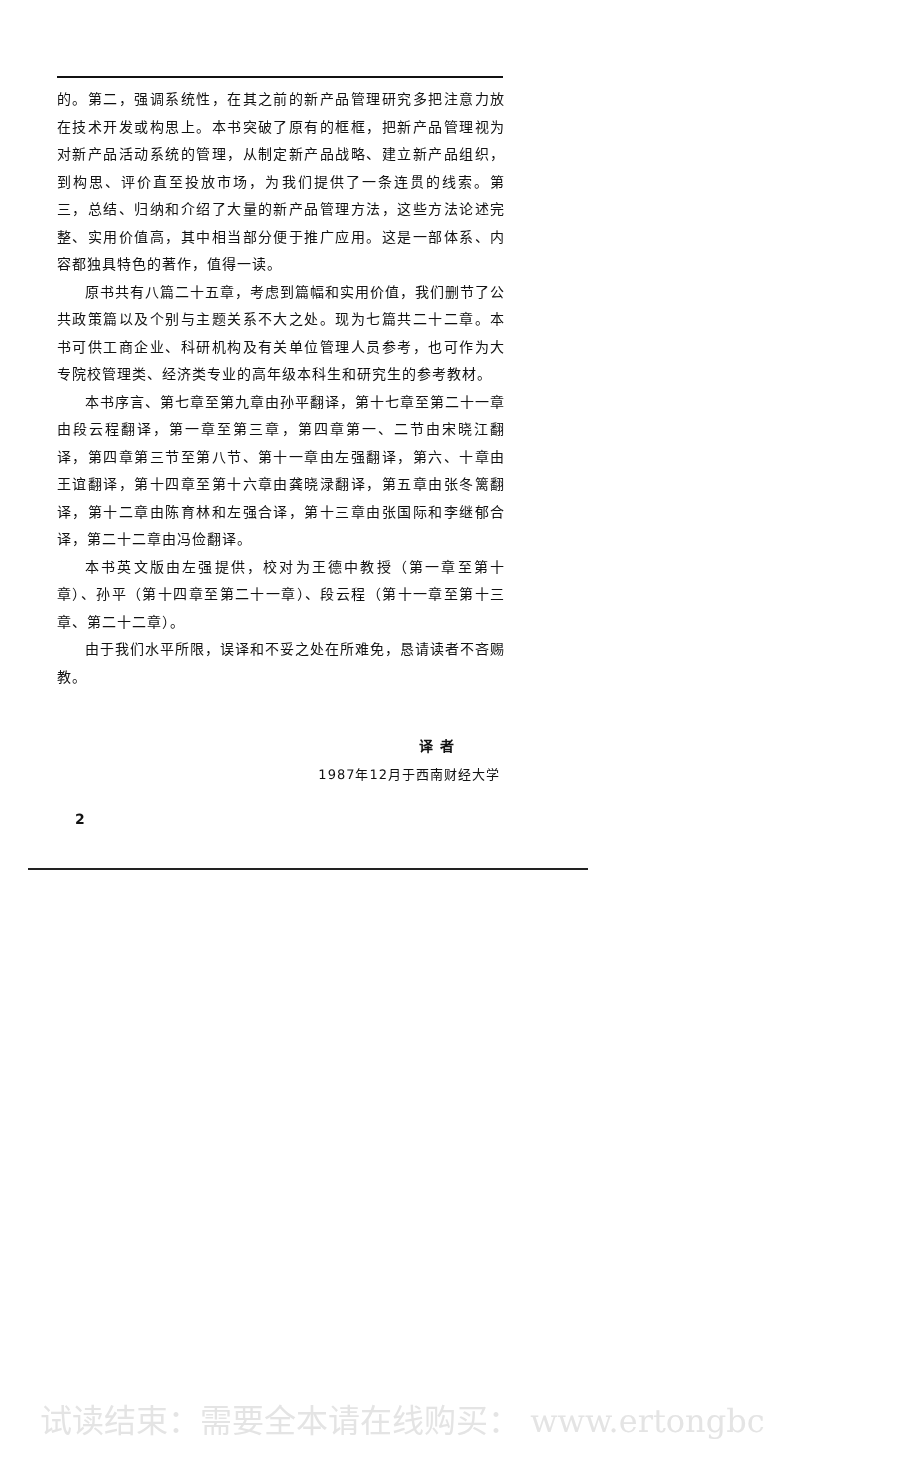的。第二，强调系统性，在其之前的新产品管理研究多把注意力放在技术开发或构思上。本书突破了原有的框框，把新产品管理视为对新产品活动系统的管理，从制定新产品战略、建立新产品组织，到构思、评价直至投放市场，为我们提供了一条连贯的线索。第三，总结、归纳和介绍了大量的新产品管理方法，这些方法论述完整、实用价值高，其中相当部分便于推广应用。这是一部体系、内容都独具特色的著作，值得一读。
原书共有八篇二十五章，考虑到篇幅和实用价值，我们删节了公共政策篇以及个别与主题关系不大之处。现为七篇共二十二章。本书可供工商企业、科研机构及有关单位管理人员参考，也可作为大专院校管理类、经济类专业的高年级本科生和研究生的参考教材。
本书序言、第七章至第九章由孙平翻译，第十七章至第二十一章由段云程翻译，第一章至第三章，第四章第一、二节由宋晓江翻译，第四章第三节至第八节、第十一章由左强翻译，第六、十章由王谊翻译，第十四章至第十六章由龚晓渌翻译，第五章由张冬篱翻译，第十二章由陈育林和左强合译，第十三章由张国际和李继郁合译，第二十二章由冯俭翻译。
本书英文版由左强提供，校对为王德中教授（第一章至第十章）、孙平（第十四章至第二十一章）、段云程（第十一章至第十三章、第二十二章）。
由于我们水平所限，误译和不妥之处在所难免，恳请读者不吝赐教。
译 者
1987年12月于西南财经大学
2
试读结束：需要全本请在线购买： www.ertongbc